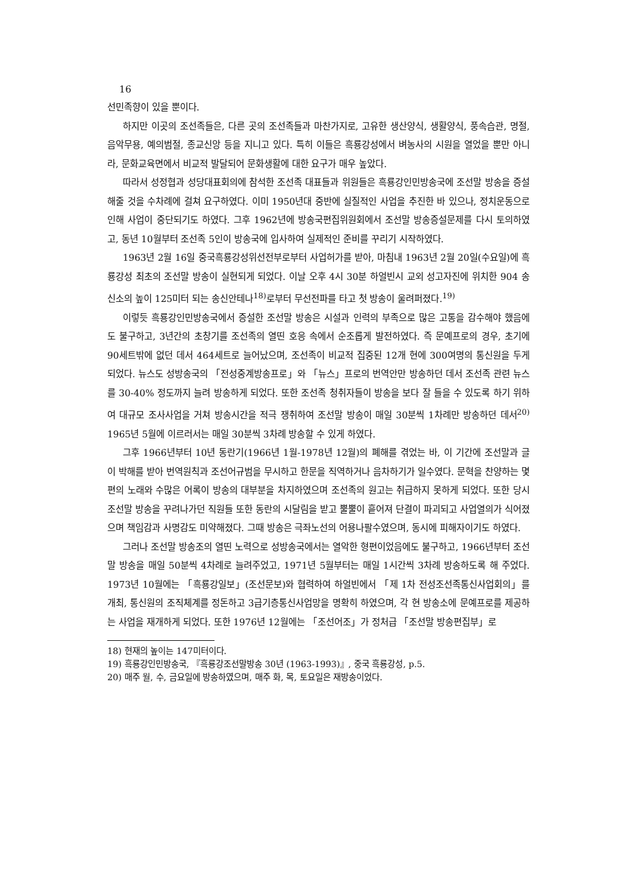16
선민족향이 있을 뿐이다.
하지만 이곳의 조선족들은, 다른 곳의 조선족들과 마찬가지로, 고유한 생산양식, 생활양식, 풍속습관, 명절, 음악무용, 예의범절, 종교신앙 등을 지니고 있다. 특히 이들은 흑룡강성에서 벼농사의 시원을 열었을 뿐만 아니라, 문화교육면에서 비교적 발달되어 문화생활에 대한 요구가 매우 높았다.
따라서 성정협과 성당대표회의에 참석한 조선족 대표들과 위원들은 흑룡강인민방송국에 조선말 방송을 증설해줄 것을 수차례에 걸쳐 요구하였다. 이미 1950년대 중반에 실질적인 사업을 추진한 바 있으나, 정치운동으로 인해 사업이 중단되기도 하였다. 그후 1962년에 방송국편집위원회에서 조선말 방송증설문제를 다시 토의하였고, 동년 10월부터 조선족 5인이 방송국에 입사하여 실제적인 준비를 꾸리기 시작하였다.
1963년 2월 16일 중국흑룡강성위선전부로부터 사업허가를 받아, 마침내 1963년 2월 20일(수요일)에 흑룡강성 최초의 조선말 방송이 실현되게 되었다. 이날 오후 4시 30분 하얼빈시 교외 성고자진에 위치한 904 송신소의 높이 125미터 되는 송신안테나<sup>18)</sup>로부터 무선전파를 타고 첫 방송이 울려퍼졌다.<sup>19)</sup>
이렇듯 흑룡강인민방송국에서 증설한 조선말 방송은 시설과 인력의 부족으로 많은 고통을 감수해야 했음에도 불구하고, 3년간의 초창기를 조선족의 열띤 호응 속에서 순조롭게 발전하였다. 즉 문예프로의 경우, 초기에 90세트밖에 없던 데서 464세트로 늘어났으며, 조선족이 비교적 집중된 12개 현에 300여명의 통신원을 두게 되었다. 뉴스도 성방송국의 「전성중계방송프로」와 「뉴스」프로의 번역안만 방송하던 데서 조선족 관련 뉴스를 30-40% 정도까지 늘려 방송하게 되었다. 또한 조선족 청취자들이 방송을 보다 잘 들을 수 있도록 하기 위하여 대규모 조사사업을 거쳐 방송시간을 적극 쟁취하여 조선말 방송이 매일 30분씩 1차례만 방송하던 데서<sup>20)</sup> 1965년 5월에 이르러서는 매일 30분씩 3차례 방송할 수 있게 하였다.
그후 1966년부터 10년 동란기(1966년 1월-1978년 12월)의 폐해를 겪었는 바, 이 기간에 조선말과 글이 박해를 받아 번역원칙과 조선어규범을 무시하고 한문을 직역하거나 음차하기가 일수였다. 문혁을 찬양하는 몇 편의 노래와 수많은 어록이 방송의 대부분을 차지하였으며 조선족의 원고는 취급하지 못하게 되었다. 또한 당시 조선말 방송을 꾸려나가던 직원들 또한 동란의 시달림을 받고 뿔뿔이 흩어져 단결이 파괴되고 사업열의가 식어졌으며 책임감과 사명감도 미약해졌다. 그때 방송은 극좌노선의 어용나팔수였으며, 동시에 피해자이기도 하였다.
그러나 조선말 방송조의 열띤 노력으로 성방송국에서는 열악한 형편이었음에도 불구하고, 1966년부터 조선말 방송을 매일 50분씩 4차례로 늘려주었고, 1971년 5월부터는 매일 1시간씩 3차례 방송하도록 해 주었다. 1973년 10월에는 「흑룡강일보」(조선문보)와 협력하여 하얼빈에서 「제 1차 전성조선족통신사업회의」를 개최, 통신원의 조직체계를 정돈하고 3급기층통신사업망을 명확히 하였으며, 각 현 방송소에 문예프로를 제공하는 사업을 재개하게 되었다. 또한 1976년 12월에는 「조선어조」가 정처급 「조선말 방송편집부」로
18) 현재의 높이는 147미터이다.
19) 흑룡강인민방송국, 『흑룡강조선말방송 30년 (1963-1993)』, 중국 흑룡강성, p.5.
20) 매주 월, 수, 금요일에 방송하였으며, 매주 화, 목, 토요일은 재방송이었다.